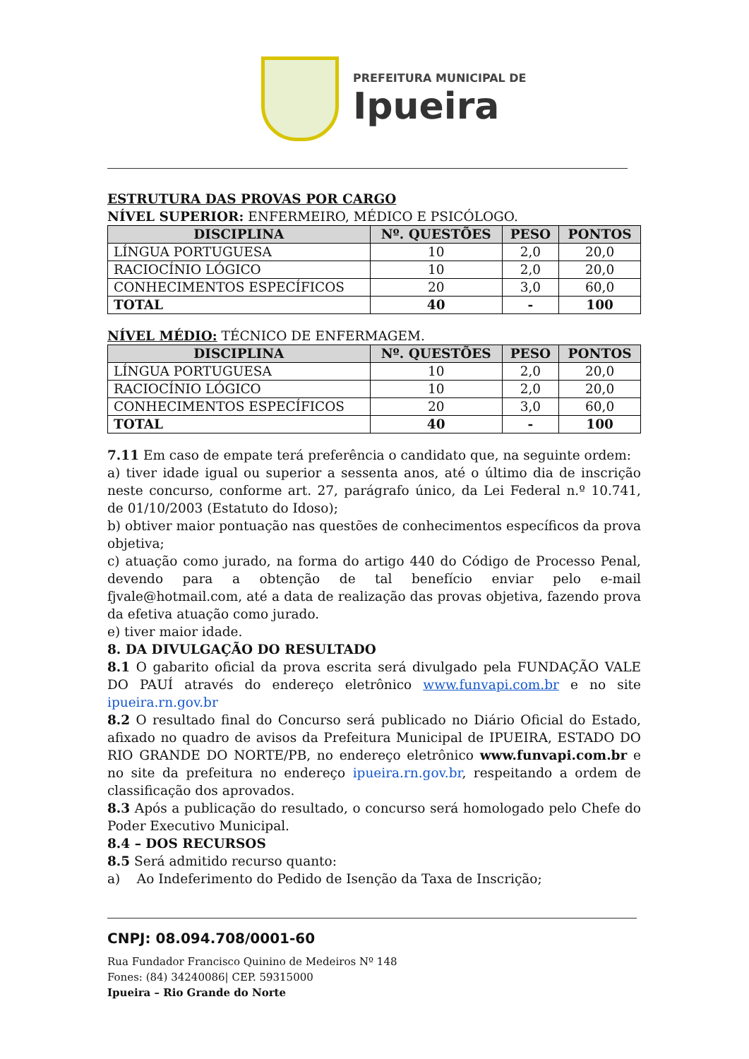PREFEITURA MUNICIPAL DE
Ipueira
ESTRUTURA DAS PROVAS POR CARGO
NÍVEL SUPERIOR: ENFERMEIRO, MÉDICO E PSICÓLOGO.
| DISCIPLINA | Nº. QUESTÕES | PESO | PONTOS |
| --- | --- | --- | --- |
| LÍNGUA PORTUGUESA | 10 | 2,0 | 20,0 |
| RACIOCÍNIO LÓGICO | 10 | 2,0 | 20,0 |
| CONHECIMENTOS ESPECÍFICOS | 20 | 3,0 | 60,0 |
| TOTAL | 40 | - | 100 |
NÍVEL MÉDIO: TÉCNICO DE ENFERMAGEM.
| DISCIPLINA | Nº. QUESTÕES | PESO | PONTOS |
| --- | --- | --- | --- |
| LÍNGUA PORTUGUESA | 10 | 2,0 | 20,0 |
| RACIOCÍNIO LÓGICO | 10 | 2,0 | 20,0 |
| CONHECIMENTOS ESPECÍFICOS | 20 | 3,0 | 60,0 |
| TOTAL | 40 | - | 100 |
7.11 Em caso de empate terá preferência o candidato que, na seguinte ordem:
a) tiver idade igual ou superior a sessenta anos, até o último dia de inscrição neste concurso, conforme art. 27, parágrafo único, da Lei Federal n.º 10.741, de 01/10/2003 (Estatuto do Idoso);
b) obtiver maior pontuação nas questões de conhecimentos específicos da prova objetiva;
c) atuação como jurado, na forma do artigo 440 do Código de Processo Penal, devendo para a obtenção de tal benefício enviar pelo e-mail fjvale@hotmail.com, até a data de realização das provas objetiva, fazendo prova da efetiva atuação como jurado.
e) tiver maior idade.
8. DA DIVULGAÇÃO DO RESULTADO
8.1 O gabarito oficial da prova escrita será divulgado pela FUNDAÇÃO VALE DO PAUÍ através do endereço eletrônico www.funvapi.com.br e no site ipueira.rn.gov.br
8.2 O resultado final do Concurso será publicado no Diário Oficial do Estado, afixado no quadro de avisos da Prefeitura Municipal de IPUEIRA, ESTADO DO RIO GRANDE DO NORTE/PB, no endereço eletrônico www.funvapi.com.br e no site da prefeitura no endereço ipueira.rn.gov.br, respeitando a ordem de classificação dos aprovados.
8.3 Após a publicação do resultado, o concurso será homologado pelo Chefe do Poder Executivo Municipal.
8.4 – DOS RECURSOS
8.5 Será admitido recurso quanto:
a) Ao Indeferimento do Pedido de Isenção da Taxa de Inscrição;
CNPJ: 08.094.708/0001-60
Rua Fundador Francisco Quinino de Medeiros Nº 148
Fones: (84) 34240086| CEP. 59315000
Ipueira – Rio Grande do Norte